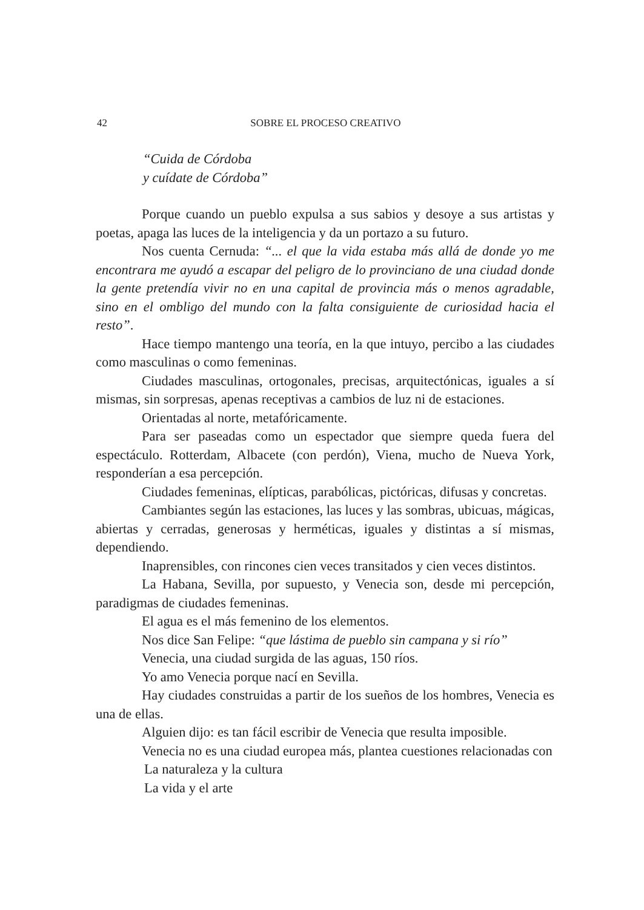42 SOBRE EL PROCESO CREATIVO
“Cuida de Córdoba
y cuídate de Córdoba”
Porque cuando un pueblo expulsa a sus sabios y desoye a sus artistas y poetas, apaga las luces de la inteligencia y da un portazo a su futuro.
Nos cuenta Cernuda: “... el que la vida estaba más allá de donde yo me encontrara me ayudó a escapar del peligro de lo provinciano de una ciudad donde la gente pretendía vivir no en una capital de provincia más o menos agradable, sino en el ombligo del mundo con la falta consiguiente de curiosidad hacia el resto”.
Hace tiempo mantengo una teoría, en la que intuyo, percibo a las ciudades como masculinas o como femeninas.
Ciudades masculinas, ortogonales, precisas, arquitectónicas, iguales a sí mismas, sin sorpresas, apenas receptivas a cambios de luz ni de estaciones.
Orientadas al norte, metafóricamente.
Para ser paseadas como un espectador que siempre queda fuera del espectáculo. Rotterdam, Albacete (con perdón), Viena, mucho de Nueva York, responderían a esa percepción.
Ciudades femeninas, elípticas, parabólicas, pictóricas, difusas y concretas.
Cambiantes según las estaciones, las luces y las sombras, ubicuas, mágicas, abiertas y cerradas, generosas y herméticas, iguales y distintas a sí mismas, dependiendo.
Inaprensibles, con rincones cien veces transitados y cien veces distintos.
La Habana, Sevilla, por supuesto, y Venecia son, desde mi percepción, paradigmas de ciudades femeninas.
El agua es el más femenino de los elementos.
Nos dice San Felipe: “que lástima de pueblo sin campana y si río”
Venecia, una ciudad surgida de las aguas, 150 ríos.
Yo amo Venecia porque nací en Sevilla.
Hay ciudades construidas a partir de los sueños de los hombres, Venecia es una de ellas.
Alguien dijo: es tan fácil escribir de Venecia que resulta imposible.
Venecia no es una ciudad europea más, plantea cuestiones relacionadas con
La naturaleza y la cultura
La vida y el arte